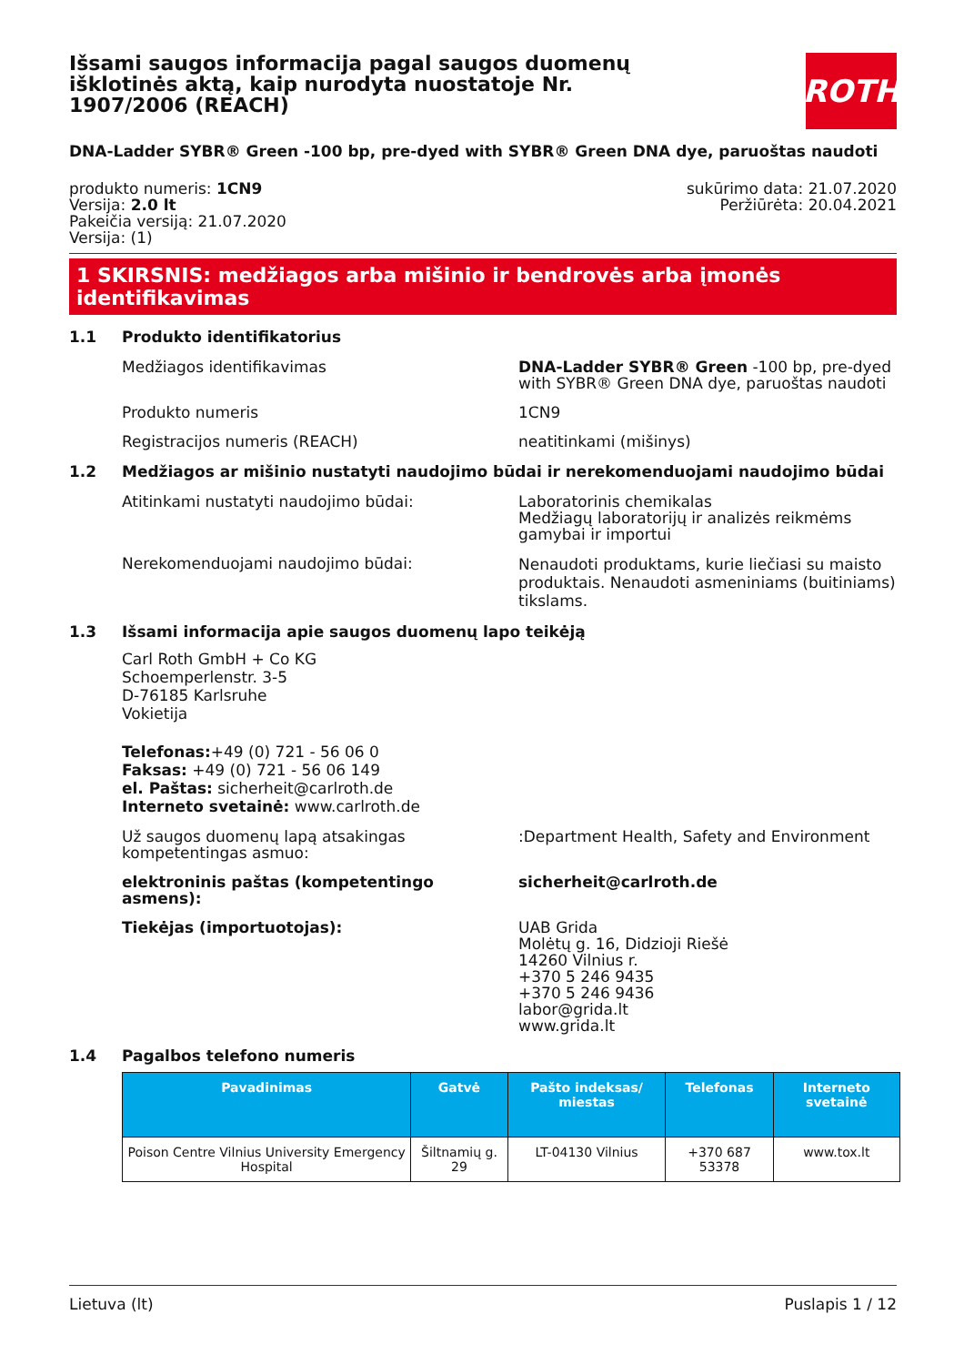Išsami saugos informacija pagal saugos duomenų išklotinės aktą, kaip nurodyta nuostatoje Nr. 1907/2006 (REACH)
ROTH
DNA-Ladder SYBR® Green -100 bp, pre-dyed with SYBR® Green DNA dye, paruoštas naudoti
produkto numeris: 1CN9
Versija: 2.0 lt
Pakeičia versiją: 21.07.2020
Versija: (1)
sukūrimo data: 21.07.2020
Peržiūrėta: 20.04.2021
1 SKIRSNIS: medžiagos arba mišinio ir bendrovės arba įmonės identifikavimas
1.1 Produkto identifikatorius
Medžiagos identifikavimas DNA-Ladder SYBR® Green -100 bp, pre-dyed with SYBR® Green DNA dye, paruoštas naudoti
Produkto numeris 1CN9
Registracijos numeris (REACH) neatitinkami (mišinys)
1.2 Medžiagos ar mišinio nustatyti naudojimo būdai ir nerekomenduojami naudojimo būdai
Atitinkami nustatyti naudojimo būdai: Laboratorinis chemikalas
Medžiagų laboratorijų ir analizės reikmėms gamybai ir importui
Nerekomenduojami naudojimo būdai:
Nenaudoti produktams, kurie liečiasi su maisto produktais. Nenaudoti asmeniniams (buitiniams) tikslams.
1.3 Išsami informacija apie saugos duomenų lapo teikėją
Carl Roth GmbH + Co KG
Schoemperlenstr. 3-5
D-76185 Karlsruhe
Vokietija
Telefonas:+49 (0) 721 - 56 06 0
Faksas: +49 (0) 721 - 56 06 149
el. Paštas: sicherheit@carlroth.de
Interneto svetainė: www.carlroth.de
Už saugos duomenų lapą atsakingas kompetentingas asmuo:
:Department Health, Safety and Environment
elektroninis paštas (kompetentingo asmens):
sicherheit@carlroth.de
Tiekėjas (importuotojas): UAB Grida
Molėtų g. 16, Didzioji Riešė
14260 Vilnius r.
+370 5 246 9435
+370 5 246 9436
labor@grida.lt
www.grida.lt
1.4 Pagalbos telefono numeris
| Pavadinimas | Gatvė | Pašto indeksas/ miestas | Telefonas | Interneto svetainė |
| --- | --- | --- | --- | --- |
| Poison Centre Vilnius University Emergency Hospital | Šiltnamių g. 29 | LT-04130 Vilnius | +370 687 53378 | www.tox.lt |
Lietuva (lt) Puslapis 1 / 12